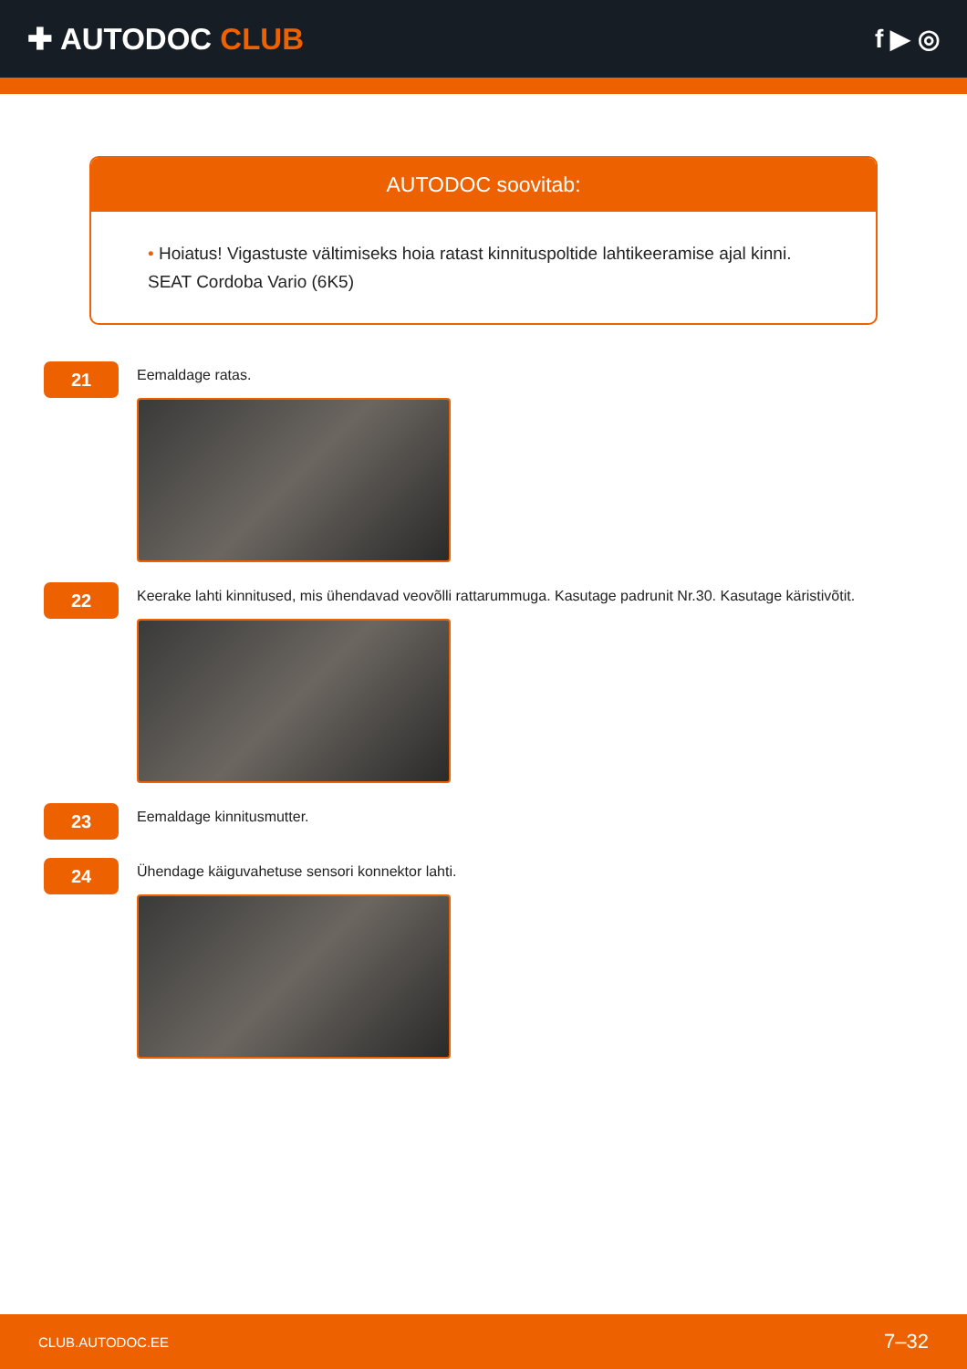✚ AUTODOC CLUB
f ▶ ◎
AUTODOC soovitab:
• Hoiatus! Vigastuste vältimiseks hoia ratast kinnituspoltide lahtikeeramise ajal kinni. SEAT Cordoba Vario (6K5)
21
Eemaldage ratas.
22
Keerake lahti kinnitused, mis ühendavad veovõlli rattarummuga. Kasutage padrunit Nr.30. Kasutage käristivõtit.
23
Eemaldage kinnitusmutter.
24
Ühendage käiguvahetuse sensori konnektor lahti.
CLUB.AUTODOC.EE 7–32